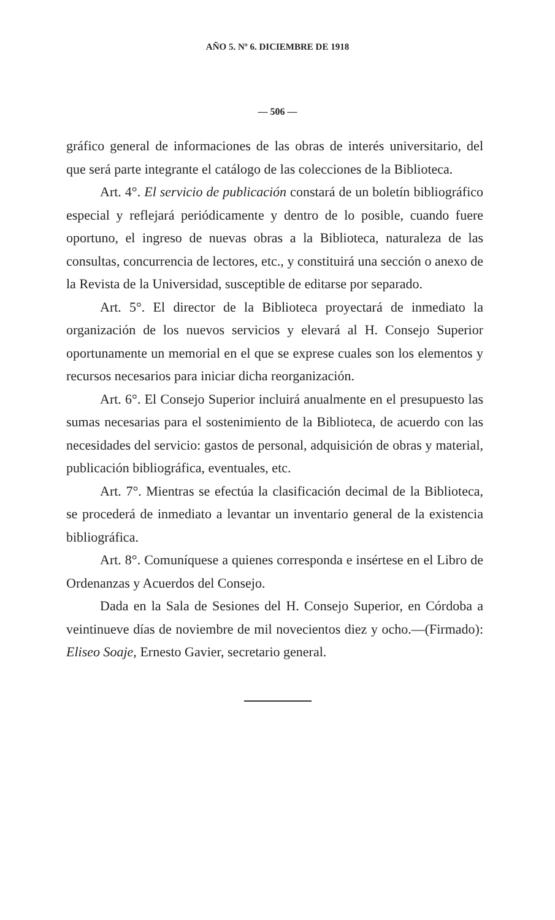AÑO 5. Nº 6. DICIEMBRE DE 1918
— 506 —
gráfico general de informaciones de las obras de interés universitario, del que será parte integrante el catálogo de las colecciones de la Biblioteca.
Art. 4°. El servicio de publicación constará de un boletín bibliográfico especial y reflejará periódicamente y dentro de lo posible, cuando fuere oportuno, el ingreso de nuevas obras a la Biblioteca, naturaleza de las consultas, concurrencia de lectores, etc., y constituirá una sección o anexo de la Revista de la Universidad, susceptible de editarse por separado.
Art. 5°. El director de la Biblioteca proyectará de inmediato la organización de los nuevos servicios y elevará al H. Consejo Superior oportunamente un memorial en el que se exprese cuales son los elementos y recursos necesarios para iniciar dicha reorganización.
Art. 6°. El Consejo Superior incluirá anualmente en el presupuesto las sumas necesarias para el sostenimiento de la Biblioteca, de acuerdo con las necesidades del servicio: gastos de personal, adquisición de obras y material, publicación bibliográfica, eventuales, etc.
Art. 7°. Mientras se efectúa la clasificación decimal de la Biblioteca, se procederá de inmediato a levantar un inventario general de la existencia bibliográfica.
Art. 8°. Comuníquese a quienes corresponda e insértese en el Libro de Ordenanzas y Acuerdos del Consejo.
Dada en la Sala de Sesiones del H. Consejo Superior, en Córdoba a veintinueve días de noviembre de mil novecientos diez y ocho.—(Firmado): Eliseo Soaje, Ernesto Gavier, secretario general.